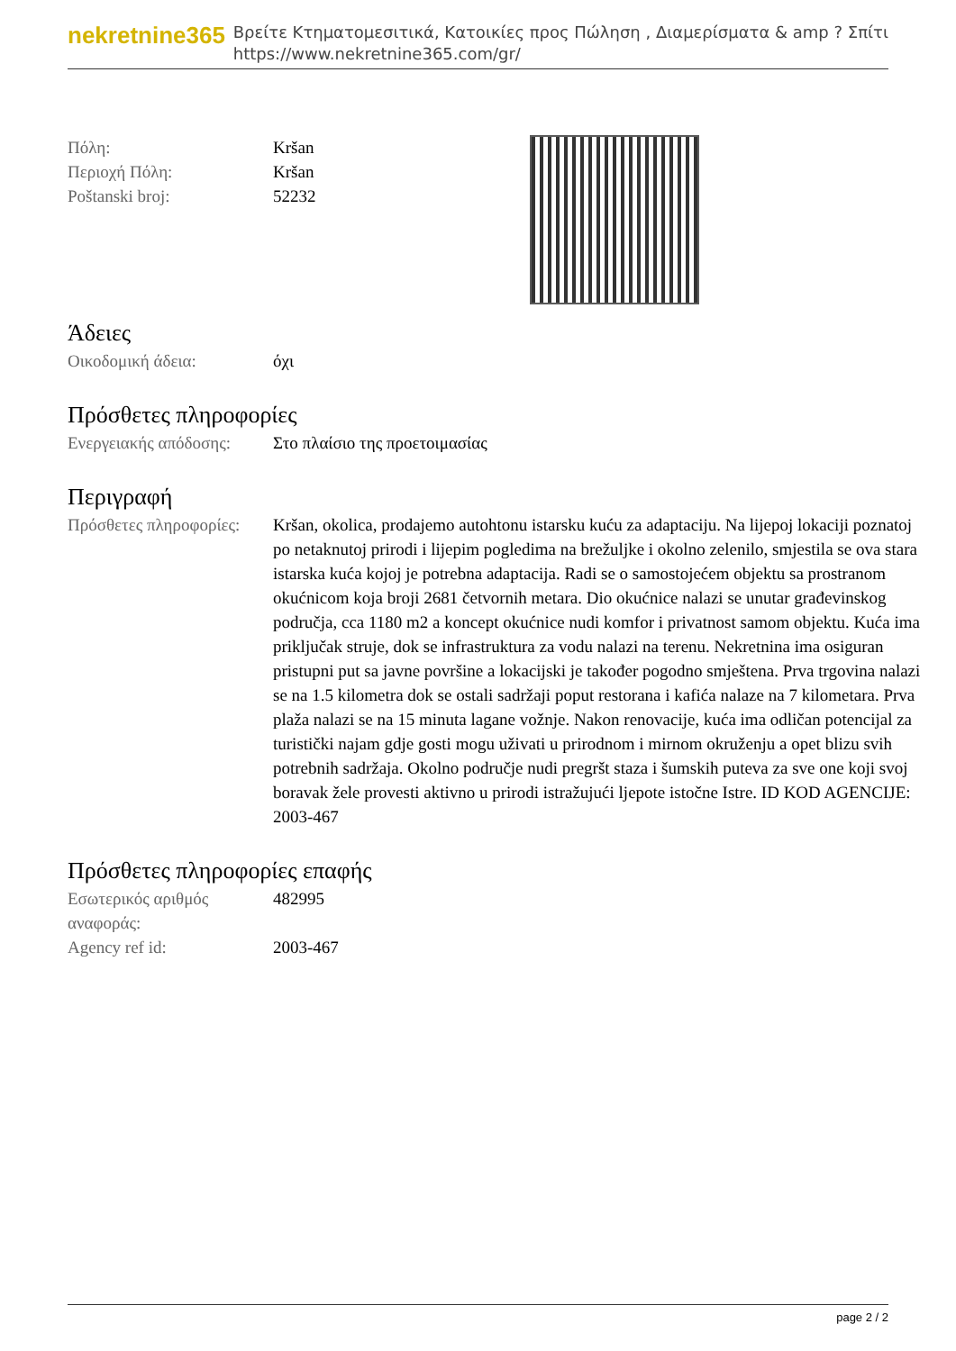nekretnine365
Βρείτε Κτηματομεσιτικά, Κατοικίες προς Πώληση , Διαμερίσματα & amp ? Σπίτι
https://www.nekretnine365.com/gr/
| Πόλη: | Kršan |
| Περιοχή Πόλη: | Kršan |
| Poštanski broj: | 52232 |
Άδειες
| Οικοδομική άδεια: | όχι |
Πρόσθετες πληροφορίες
| Ενεργειακής απόδοσης: | Στο πλαίσιο της προετοιμασίας |
Περιγραφή
| Πρόσθετες πληροφορίες: | Kršan, okolica, prodajemo autohtonu istarsku kuću za adaptaciju. Na lijepoj lokaciji poznatoj po netaknutoj prirodi i lijepim pogledima na brežuljke i okolno zelenilo, smjestila se ova stara istarska kuća kojoj je potrebna adaptacija. Radi se o samostojećem objektu sa prostranom okućnicom koja broji 2681 četvornih metara. Dio okućnice nalazi se unutar građevinskog područja, cca 1180 m2 a koncept okućnice nudi komfor i privatnost samom objektu. Kuća ima priključak struje, dok se infrastruktura za vodu nalazi na terenu. Nekretnina ima osiguran pristupni put sa javne površine a lokacijski je također pogodno smještena. Prva trgovina nalazi se na 1.5 kilometra dok se ostali sadržaji poput restorana i kafića nalaze na 7 kilometara. Prva plaža nalazi se na 15 minuta lagane vožnje. Nakon renovacije, kuća ima odličan potencijal za turistički najam gdje gosti mogu uživati u prirodnom i mirnom okruženju a opet blizu svih potrebnih sadržaja. Okolno područje nudi pregršt staza i šumskih puteva za sve one koji svoj boravak žele provesti aktivno u prirodi istražujući ljepote istočne Istre. ID KOD AGENCIJE: 2003-467 |
Πρόσθετες πληροφορίες επαφής
| Εσωτερικός αριθμός αναφοράς: | 482995 |
| Agency ref id: | 2003-467 |
page 2 / 2